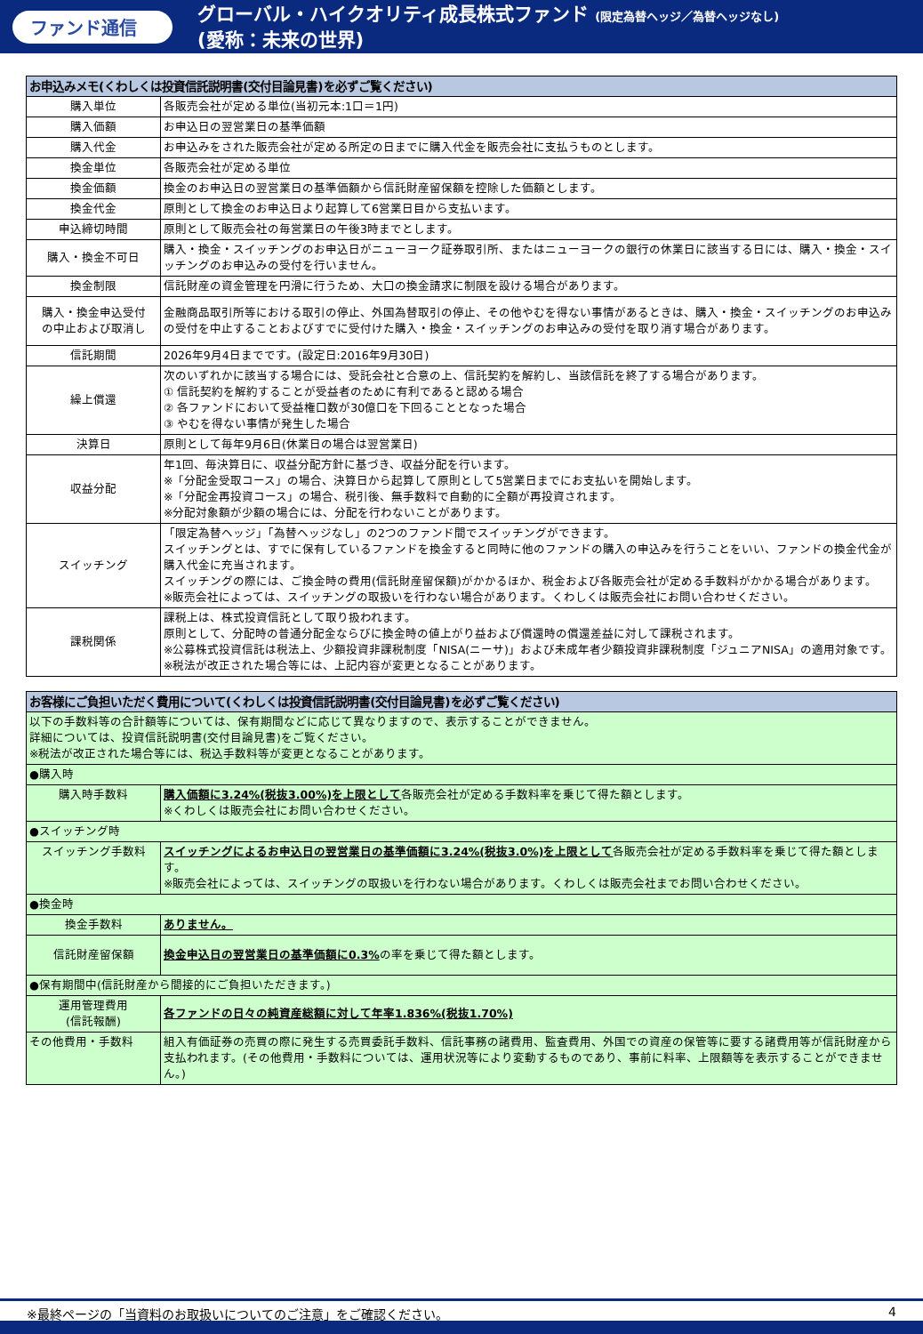ファンド通信
グローバル・ハイクオリティ成長株式ファンド (限定為替ヘッジ／為替ヘッジなし)
(愛称：未来の世界)
| お申込みメモ(くわしくは投資信託説明書(交付目論見書)を必ずご覧ください) | |
| --- | --- |
| 購入単位 | 各販売会社が定める単位(当初元本:1口＝1円) |
| 購入価額 | お申込日の翌営業日の基準価額 |
| 購入代金 | お申込みをされた販売会社が定める所定の日までに購入代金を販売会社に支払うものとします。 |
| 換金単位 | 各販売会社が定める単位 |
| 換金価額 | 換金のお申込日の翌営業日の基準価額から信託財産留保額を控除した価額とします。 |
| 換金代金 | 原則として換金のお申込日より起算して6営業日目から支払います。 |
| 申込締切時間 | 原則として販売会社の毎営業日の午後3時までとします。 |
| 購入・換金不可日 | 購入・換金・スイッチングのお申込日がニューヨーク証券取引所、またはニューヨークの銀行の休業日に該当する日には、購入・換金・スイッチングのお申込みの受付を行いません。 |
| 換金制限 | 信託財産の資金管理を円滑に行うため、大口の換金請求に制限を設ける場合があります。 |
| 購入・換金申込受付 の中止および取消し | 金融商品取引所等における取引の停止、外国為替取引の停止、その他やむを得ない事情があるときは、購入・換金・スイッチングのお申込みの受付を中止することおよびすでに受付けた購入・換金・スイッチングのお申込みの受付を取り消す場合があります。 |
| 信託期間 | 2026年9月4日までです。(設定日:2016年9月30日) |
| 繰上償還 | 次のいずれかに該当する場合には、受託会社と合意の上、信託契約を解約し、当該信託を終了する場合があります。 ① 信託契約を解約することが受益者のために有利であると認める場合 ② 各ファンドにおいて受益権口数が30億口を下回ることとなった場合 ③ やむを得ない事情が発生した場合 |
| 決算日 | 原則として毎年9月6日(休業日の場合は翌営業日) |
| 収益分配 | 年1回、毎決算日に、収益分配方針に基づき、収益分配を行います。 ※「分配金受取コース」の場合、決算日から起算して原則として5営業日までにお支払いを開始します。 ※「分配金再投資コース」の場合、税引後、無手数料で自動的に全額が再投資されます。 ※分配対象額が少額の場合には、分配を行わないことがあります。 |
| スイッチング | 「限定為替ヘッジ」「為替ヘッジなし」の2つのファンド間でスイッチングができます。 スイッチングとは、すでに保有しているファンドを換金すると同時に他のファンドの購入の申込みを行うことをいい、ファンドの換金代金が購入代金に充当されます。 スイッチングの際には、ご換金時の費用(信託財産留保額)がかかるほか、税金および各販売会社が定める手数料がかかる場合があります。 ※販売会社によっては、スイッチングの取扱いを行わない場合があります。くわしくは販売会社にお問い合わせください。 |
| 課税関係 | 課税上は、株式投資信託として取り扱われます。 原則として、分配時の普通分配金ならびに換金時の値上がり益および償還時の償還差益に対して課税されます。 ※公募株式投資信託は税法上、少額投資非課税制度「NISA(ニーサ)」および未成年者少額投資非課税制度「ジュニアNISA」の適用対象です。 ※税法が改正された場合等には、上記内容が変更となることがあります。 |
| お客様にご負担いただく費用について(くわしくは投資信託説明書(交付目論見書)を必ずご覧ください) | |
| --- | --- |
| 以下の手数料等の合計額等については、保有期間などに応じて異なりますので、表示することができません。 詳細については、投資信託説明書(交付目論見書)をご覧ください。 ※税法が改正された場合等には、税込手数料等が変更となることがあります。 | |
| ●購入時 | |
| 購入時手数料 | 購入価額に3.24%(税抜3.00%)を上限として 各販売会社が定める手数料率を乗じて得た額とします。 ※くわしくは販売会社にお問い合わせください。 |
| ●スイッチング時 | |
| スイッチング手数料 | スイッチングによるお申込日の翌営業日の基準価額に3.24%(税抜3.0%)を上限として 各販売会社が定める手数料率を乗じて得た額とします。 ※販売会社によっては、スイッチングの取扱いを行わない場合があります。くわしくは販売会社までお問い合わせください。 |
| ●換金時 | |
| 換金手数料 | ありません。 |
| 信託財産留保額 | 換金申込日の翌営業日の基準価額に0.3% の率を乗じて得た額とします。 |
| ●保有期間中(信託財産から間接的にご負担いただきます。) | |
| 運用管理費用 (信託報酬) | 各ファンドの日々の純資産総額に対して年率1.836%(税抜1.70%) |
| その他費用・手数料 | 組入有価証券の売買の際に発生する売買委託手数料、信託事務の諸費用、監査費用、外国での資産の保管等に要する諸費用等が信託財産から支払われます。(その他費用・手数料については、運用状況等により変動するものであり、事前に料率、上限額等を表示することができません。) |
※最終ページの「当資料のお取扱いについてのご注意」をご確認ください。 4